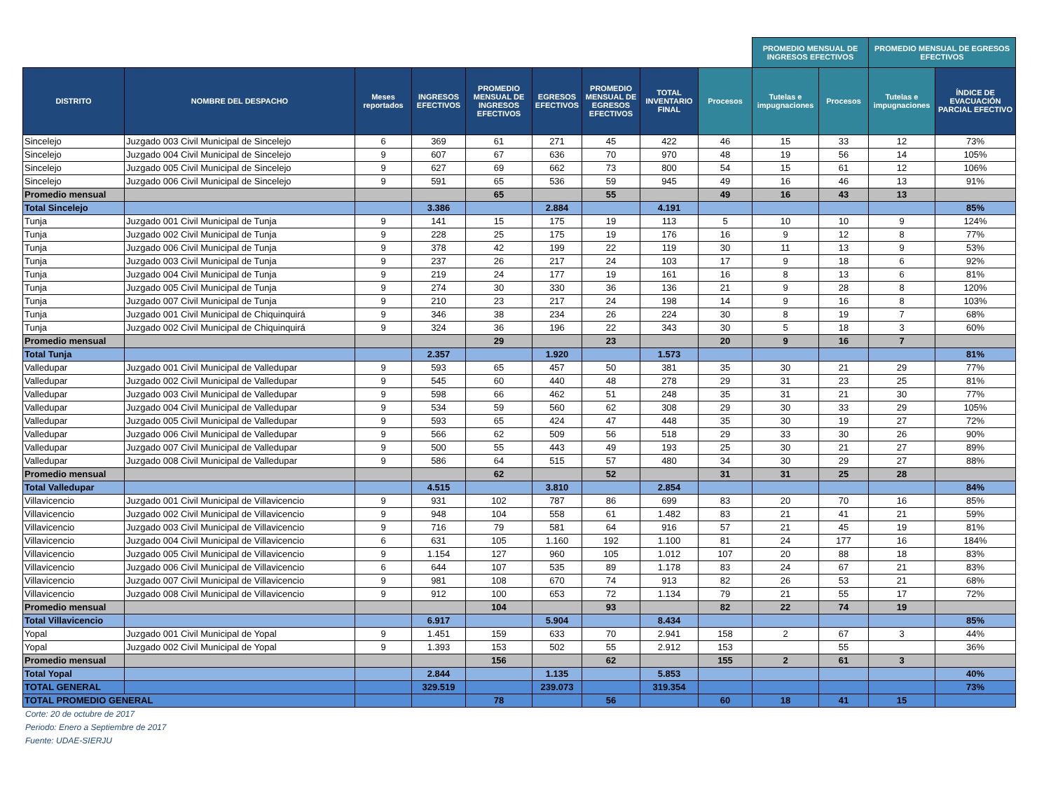| | | | | | | | | | PROMEDIO MENSUAL DE INGRESOS EFECTIVOS | | PROMEDIO MENSUAL DE EGRESOS EFECTIVOS | | |
| --- | --- | --- | --- | --- | --- | --- | --- | --- | --- | --- | --- | --- | --- |
| DISTRITO | NOMBRE DEL DESPACHO | Meses reportados | INGRESOS EFECTIVOS | PROMEDIO MENSUAL DE INGRESOS EFECTIVOS | EGRESOS EFECTIVOS | PROMEDIO MENSUAL DE EGRESOS EFECTIVOS | TOTAL INVENTARIO FINAL | Procesos | Tutelas e impugnaciones | Procesos | Tutelas e impugnaciones | ÍNDICE DE EVACUACIÓN PARCIAL EFECTIVO | |
| Sincelejo | Juzgado 003 Civil Municipal de Sincelejo | 6 | 369 | 61 | 271 | 45 | 422 | 46 | 15 | 33 | 12 | 73% | |
| Sincelejo | Juzgado 004 Civil Municipal de Sincelejo | 9 | 607 | 67 | 636 | 70 | 970 | 48 | 19 | 56 | 14 | 105% | |
| Sincelejo | Juzgado 005 Civil Municipal de Sincelejo | 9 | 627 | 69 | 662 | 73 | 800 | 54 | 15 | 61 | 12 | 106% | |
| Sincelejo | Juzgado 006 Civil Municipal de Sincelejo | 9 | 591 | 65 | 536 | 59 | 945 | 49 | 16 | 46 | 13 | 91% | |
| Promedio mensual | | | | 65 | | 55 | | 49 | 16 | 43 | 13 | | |
| Total Sincelejo | | | 3.386 | | 2.884 | | 4.191 | | | | | 85% | |
| Tunja | Juzgado 001 Civil Municipal de Tunja | 9 | 141 | 15 | 175 | 19 | 113 | 5 | 10 | 10 | 9 | 124% | |
| Tunja | Juzgado 002 Civil Municipal de Tunja | 9 | 228 | 25 | 175 | 19 | 176 | 16 | 9 | 12 | 8 | 77% | |
| Tunja | Juzgado 006 Civil Municipal de Tunja | 9 | 378 | 42 | 199 | 22 | 119 | 30 | 11 | 13 | 9 | 53% | |
| Tunja | Juzgado 003 Civil Municipal de Tunja | 9 | 237 | 26 | 217 | 24 | 103 | 17 | 9 | 18 | 6 | 92% | |
| Tunja | Juzgado 004 Civil Municipal de Tunja | 9 | 219 | 24 | 177 | 19 | 161 | 16 | 8 | 13 | 6 | 81% | |
| Tunja | Juzgado 005 Civil Municipal de Tunja | 9 | 274 | 30 | 330 | 36 | 136 | 21 | 9 | 28 | 8 | 120% | |
| Tunja | Juzgado 007 Civil Municipal de Tunja | 9 | 210 | 23 | 217 | 24 | 198 | 14 | 9 | 16 | 8 | 103% | |
| Tunja | Juzgado 001 Civil Municipal de Chiquinquirá | 9 | 346 | 38 | 234 | 26 | 224 | 30 | 8 | 19 | 7 | 68% | |
| Tunja | Juzgado 002 Civil Municipal de Chiquinquirá | 9 | 324 | 36 | 196 | 22 | 343 | 30 | 5 | 18 | 3 | 60% | |
| Promedio mensual | | | | 29 | | 23 | | 20 | 9 | 16 | 7 | | |
| Total Tunja | | | 2.357 | | 1.920 | | 1.573 | | | | | 81% | |
| Valledupar | Juzgado 001 Civil Municipal de Valledupar | 9 | 593 | 65 | 457 | 50 | 381 | 35 | 30 | 21 | 29 | 77% | |
| Valledupar | Juzgado 002 Civil Municipal de Valledupar | 9 | 545 | 60 | 440 | 48 | 278 | 29 | 31 | 23 | 25 | 81% | |
| Valledupar | Juzgado 003 Civil Municipal de Valledupar | 9 | 598 | 66 | 462 | 51 | 248 | 35 | 31 | 21 | 30 | 77% | |
| Valledupar | Juzgado 004 Civil Municipal de Valledupar | 9 | 534 | 59 | 560 | 62 | 308 | 29 | 30 | 33 | 29 | 105% | |
| Valledupar | Juzgado 005 Civil Municipal de Valledupar | 9 | 593 | 65 | 424 | 47 | 448 | 35 | 30 | 19 | 27 | 72% | |
| Valledupar | Juzgado 006 Civil Municipal de Valledupar | 9 | 566 | 62 | 509 | 56 | 518 | 29 | 33 | 30 | 26 | 90% | |
| Valledupar | Juzgado 007 Civil Municipal de Valledupar | 9 | 500 | 55 | 443 | 49 | 193 | 25 | 30 | 21 | 27 | 89% | |
| Valledupar | Juzgado 008 Civil Municipal de Valledupar | 9 | 586 | 64 | 515 | 57 | 480 | 34 | 30 | 29 | 27 | 88% | |
| Promedio mensual | | | | 62 | | 52 | | 31 | 31 | 25 | 28 | | |
| Total Valledupar | | | 4.515 | | 3.810 | | 2.854 | | | | | 84% | |
| Villavicencio | Juzgado 001 Civil Municipal de Villavicencio | 9 | 931 | 102 | 787 | 86 | 699 | 83 | 20 | 70 | 16 | 85% | |
| Villavicencio | Juzgado 002 Civil Municipal de Villavicencio | 9 | 948 | 104 | 558 | 61 | 1.482 | 83 | 21 | 41 | 21 | 59% | |
| Villavicencio | Juzgado 003 Civil Municipal de Villavicencio | 9 | 716 | 79 | 581 | 64 | 916 | 57 | 21 | 45 | 19 | 81% | |
| Villavicencio | Juzgado 004 Civil Municipal de Villavicencio | 6 | 631 | 105 | 1.160 | 192 | 1.100 | 81 | 24 | 177 | 16 | 184% | |
| Villavicencio | Juzgado 005 Civil Municipal de Villavicencio | 9 | 1.154 | 127 | 960 | 105 | 1.012 | 107 | 20 | 88 | 18 | 83% | |
| Villavicencio | Juzgado 006 Civil Municipal de Villavicencio | 6 | 644 | 107 | 535 | 89 | 1.178 | 83 | 24 | 67 | 21 | 83% | |
| Villavicencio | Juzgado 007 Civil Municipal de Villavicencio | 9 | 981 | 108 | 670 | 74 | 913 | 82 | 26 | 53 | 21 | 68% | |
| Villavicencio | Juzgado 008 Civil Municipal de Villavicencio | 9 | 912 | 100 | 653 | 72 | 1.134 | 79 | 21 | 55 | 17 | 72% | |
| Promedio mensual | | | | 104 | | 93 | | 82 | 22 | 74 | 19 | | |
| Total Villavicencio | | | 6.917 | | 5.904 | | 8.434 | | | | | 85% | |
| Yopal | Juzgado 001 Civil Municipal de Yopal | 9 | 1.451 | 159 | 633 | 70 | 2.941 | 158 | 2 | 67 | 3 | 44% | |
| Yopal | Juzgado 002 Civil Municipal de Yopal | 9 | 1.393 | 153 | 502 | 55 | 2.912 | 153 | | 55 | | 36% | |
| Promedio mensual | | | | 156 | | 62 | | 155 | 2 | 61 | 3 | | |
| Total Yopal | | | 2.844 | | 1.135 | | 5.853 | | | | | 40% | |
| TOTAL GENERAL | | | 329.519 | | 239.073 | | 319.354 | | | | | 73% | |
| TOTAL PROMEDIO GENERAL | | | | 78 | | 56 | | 60 | 18 | 41 | 15 | | |
Corte: 20 de octubre de 2017
Periodo: Enero a Septiembre de 2017
Fuente: UDAE-SIERJU